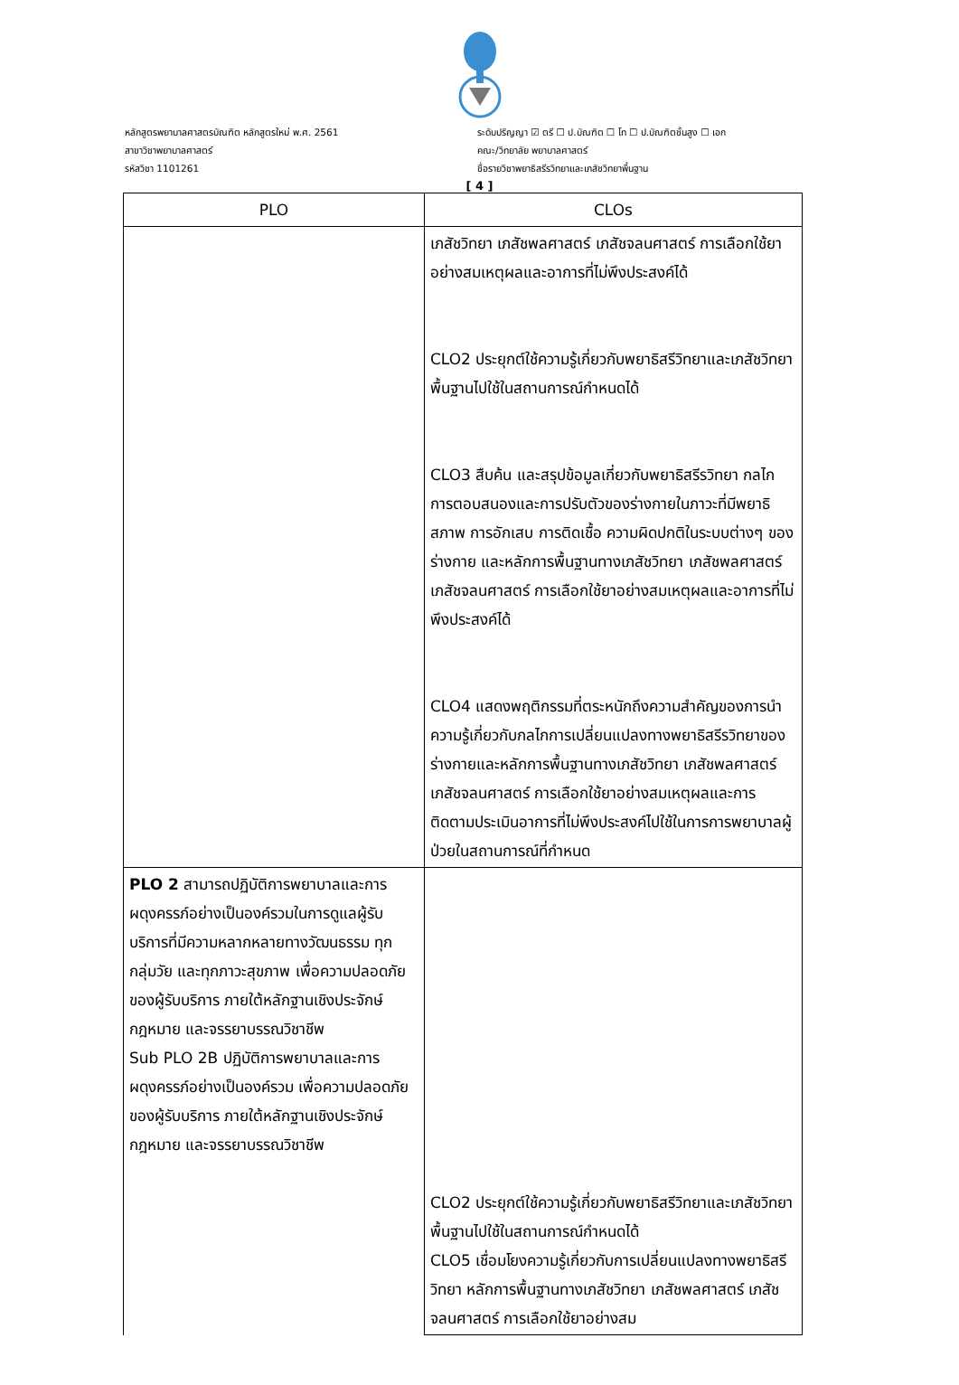หลักสูตรพยาบาลศาสตรบัณฑิต หลักสูตรใหม่ พ.ศ. 2561
สาขาวิชาพยาบาลศาสตร์
รหัสวิชา 1101261
ระดับปริญญา ☑ ตรี ☐ ป.บัณฑิต ☐ โท ☐ ป.บัณฑิตชั้นสูง ☐ เอก
คณะ/วิทยาลัย พยาบาลศาสตร์
ชื่อรายวิชาพยาธิสรีรวิทยาและเภสัชวิทยาพื้นฐาน
[ 4 ]
| PLO | CLOs |
| --- | --- |
| | เภสัชวิทยา เภสัชพลศาสตร์ เภสัชจลนศาสตร์ การเลือกใช้ยาอย่างสมเหตุผลและอาการที่ไม่พึงประสงค์ได้ CLO2 ประยุกต์ใช้ความรู้เกี่ยวกับพยาธิสรีวิทยาและเภสัชวิทยาพื้นฐานไปใช้ในสถานการณ์กำหนดได้ CLO3 สืบค้น และสรุปข้อมูลเกี่ยวกับพยาธิสรีรวิทยา กลไกการตอบสนองและการปรับตัวของร่างกายในภาวะที่มีพยาธิสภาพ การอักเสบ การติดเชื้อ ความผิดปกติในระบบต่างๆ ของร่างกาย และหลักการพื้นฐานทางเภสัชวิทยา เภสัชพลศาสตร์ เภสัชจลนศาสตร์ การเลือกใช้ยาอย่างสมเหตุผลและอาการที่ไม่พึงประสงค์ได้ CLO4 แสดงพฤติกรรมที่ตระหนักถึงความสำคัญของการนำความรู้เกี่ยวกับกลไกการเปลี่ยนแปลงทางพยาธิสรีรวิทยาของร่างกายและหลักการพื้นฐานทางเภสัชวิทยา เภสัชพลศาสตร์ เภสัชจลนศาสตร์ การเลือกใช้ยาอย่างสมเหตุผลและการติดตามประเมินอาการที่ไม่พึงประสงค์ไปใช้ในการการพยาบาลผู้ป่วยในสถานการณ์ที่กำหนด |
| PLO 2 สามารถปฏิบัติการพยาบาลและการผดุงครรภ์อย่างเป็นองค์รวมในการดูแลผู้รับบริการที่มีความหลากหลายทางวัฒนธรรม ทุกกลุ่มวัย และทุกภาวะสุขภาพ เพื่อความปลอดภัยของผู้รับบริการ ภายใต้หลักฐานเชิงประจักษ์ กฎหมาย และจรรยาบรรณวิชาชีพ Sub PLO 2B ปฏิบัติการพยาบาลและการผดุงครรภ์อย่างเป็นองค์รวม เพื่อความปลอดภัยของผู้รับบริการ ภายใต้หลักฐานเชิงประจักษ์ กฎหมาย และจรรยาบรรณวิชาชีพ | CLO2 ประยุกต์ใช้ความรู้เกี่ยวกับพยาธิสรีวิทยาและเภสัชวิทยาพื้นฐานไปใช้ในสถานการณ์กำหนดได้ CLO5 เชื่อมโยงความรู้เกี่ยวกับการเปลี่ยนแปลงทางพยาธิสรีวิทยา หลักการพื้นฐานทางเภสัชวิทยา เภสัชพลศาสตร์ เภสัชจลนศาสตร์ การเลือกใช้ยาอย่างสม |